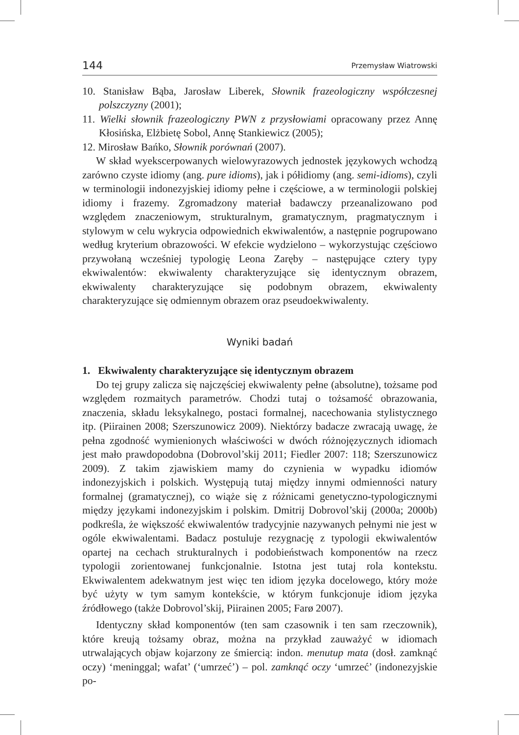144 Przemysław Wiatrowski
10. Stanisław Bąba, Jarosław Liberek, Słownik frazeologiczny współczesnej polszczyzny (2001);
11. Wielki słownik frazeologiczny PWN z przysłowiami opracowany przez Annę Kłosińska, Elżbietę Sobol, Annę Stankiewicz (2005);
12. Mirosław Bańko, Słownik porównań (2007).
W skład wyekscerpowanych wielowyrazowych jednostek językowych wchodzą zarówno czyste idiomy (ang. pure idioms), jak i półidiomy (ang. semi-idioms), czyli w terminologii indonezyjskiej idiomy pełne i częściowe, a w terminologii polskiej idiomy i frazemy. Zgromadzony materiał badawczy przeanalizowano pod względem znaczeniowym, strukturalnym, gramatycznym, pragmatycznym i stylowym w celu wykrycia odpowiednich ekwiwalentów, a następnie pogrupowano według kryterium obrazowości. W efekcie wydzielono – wykorzystując częściowo przywołaną wcześniej typologię Leona Zaręby – następujące cztery typy ekwiwalentów: ekwiwalenty charakteryzujące się identycznym obrazem, ekwiwalenty charakteryzujące się podobnym obrazem, ekwiwalenty charakteryzujące się odmiennym obrazem oraz pseudoekwiwalenty.
Wyniki badań
1. Ekwiwalenty charakteryzujące się identycznym obrazem
Do tej grupy zalicza się najczęściej ekwiwalenty pełne (absolutne), tożsame pod względem rozmaitych parametrów. Chodzi tutaj o tożsamość obrazowania, znaczenia, składu leksykalnego, postaci formalnej, nacechowania stylistycznego itp. (Piirainen 2008; Szerszunowicz 2009). Niektórzy badacze zwracają uwagę, że pełna zgodność wymienionych właściwości w dwóch różnojęzycznych idiomach jest mało prawdopodobna (Dobrovol’skij 2011; Fiedler 2007: 118; Szerszunowicz 2009). Z takim zjawiskiem mamy do czynienia w wypadku idiomów indonezyjskich i polskich. Występują tutaj między innymi odmienności natury formalnej (gramatycznej), co wiąże się z różnicami genetyczno-typologicznymi między językami indonezyjskim i polskim. Dmitrij Dobrovol’skij (2000a; 2000b) podkreśla, że większość ekwiwalentów tradycyjnie nazywanych pełnymi nie jest w ogóle ekwiwalentami. Badacz postuluje rezygnację z typologii ekwiwalentów opartej na cechach strukturalnych i podobieństwach komponentów na rzecz typologii zorientowanej funkcjonalnie. Istotna jest tutaj rola kontekstu. Ekwiwalentem adekwatnym jest więc ten idiom języka docelowego, który może być użyty w tym samym kontekście, w którym funkcjonuje idiom języka źródłowego (także Dobrovol’skij, Piirainen 2005; Farø 2007).
Identyczny skład komponentów (ten sam czasownik i ten sam rzeczownik), które kreują tożsamy obraz, można na przykład zauważyć w idiomach utrwalających objaw kojarzony ze śmiercią: indon. menutup mata (dosł. zamknąć oczy) ‘meninggal; wafat’ (‘umrzeć’) – pol. zamknąć oczy ‘umrzeć’ (indonezyjskie po-